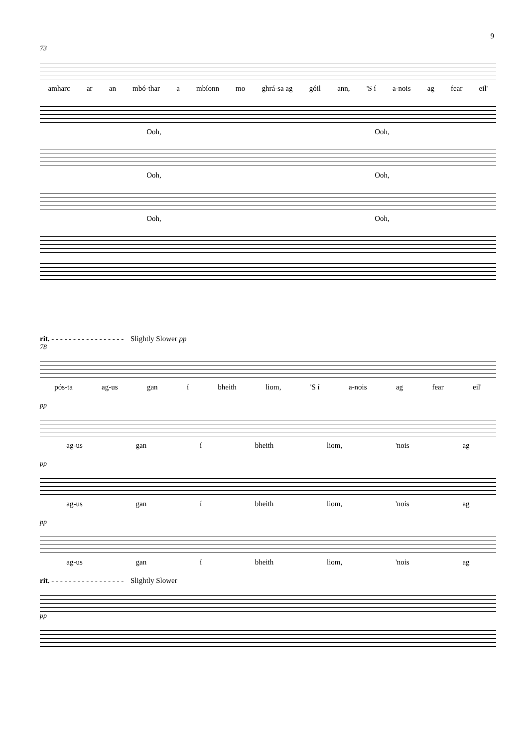9
73
amharc ar an mbó-thar a mbíonn mo ghrá-sa ag góil ann, 'S í a-nois ag fear eil'
Ooh, Ooh,
Ooh, Ooh,
Ooh, Ooh,
rit. - - - - - - - - - - - - - - - - - Slightly Slower pp
78
pós-ta ag-us gan í bheith liom, 'S í a-nois ag fear eil'
pp
ag-us gan í bheith liom, 'nois ag
pp
ag-us gan í bheith liom, 'nois ag
pp
ag-us gan í bheith liom, 'nois ag
rit. - - - - - - - - - - - - - - - - - Slightly Slower
pp